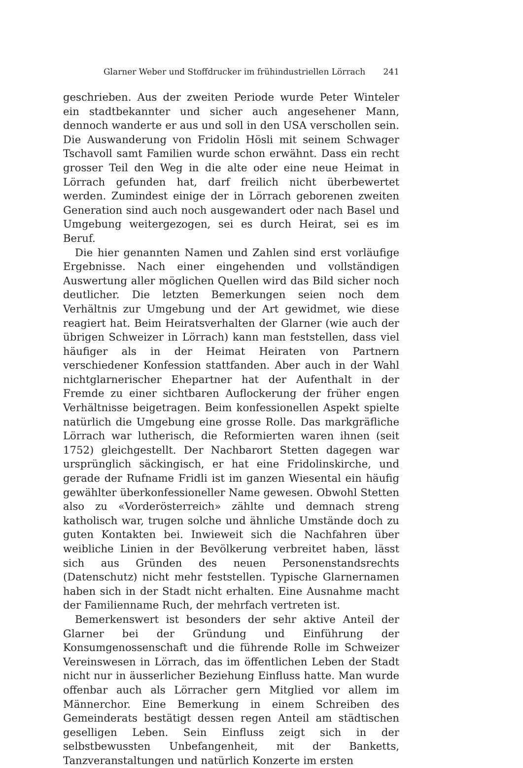Glarner Weber und Stoffdrucker im frühindustriellen Lörrach 241
geschrieben. Aus der zweiten Periode wurde Peter Winteler ein stadtbekannter und sicher auch angesehener Mann, dennoch wanderte er aus und soll in den USA verschollen sein. Die Auswanderung von Fridolin Hösli mit seinem Schwager Tschavoll samt Familien wurde schon erwähnt. Dass ein recht grosser Teil den Weg in die alte oder eine neue Heimat in Lörrach gefunden hat, darf freilich nicht überbewertet werden. Zumindest einige der in Lörrach geborenen zweiten Generation sind auch noch ausgewandert oder nach Basel und Umgebung weitergezogen, sei es durch Heirat, sei es im Beruf.
Die hier genannten Namen und Zahlen sind erst vorläufige Ergebnisse. Nach einer eingehenden und vollständigen Auswertung aller möglichen Quellen wird das Bild sicher noch deutlicher. Die letzten Bemerkungen seien noch dem Verhältnis zur Umgebung und der Art gewidmet, wie diese reagiert hat. Beim Heiratsverhalten der Glarner (wie auch der übrigen Schweizer in Lörrach) kann man feststellen, dass viel häufiger als in der Heimat Heiraten von Partnern verschiedener Konfession stattfanden. Aber auch in der Wahl nichtglarnerischer Ehepartner hat der Aufenthalt in der Fremde zu einer sichtbaren Auflockerung der früher engen Verhältnisse beigetragen. Beim konfessionellen Aspekt spielte natürlich die Umgebung eine grosse Rolle. Das markgräfliche Lörrach war lutherisch, die Reformierten waren ihnen (seit 1752) gleichgestellt. Der Nachbarort Stetten dagegen war ursprünglich säckingisch, er hat eine Fridolinskirche, und gerade der Rufname Fridli ist im ganzen Wiesental ein häufig gewählter überkonfessioneller Name gewesen. Obwohl Stetten also zu «Vorderösterreich» zählte und demnach streng katholisch war, trugen solche und ähnliche Umstände doch zu guten Kontakten bei. Inwieweit sich die Nachfahren über weibliche Linien in der Bevölkerung verbreitet haben, lässt sich aus Gründen des neuen Personenstandsrechts (Datenschutz) nicht mehr feststellen. Typische Glarnernamen haben sich in der Stadt nicht erhalten. Eine Ausnahme macht der Familienname Ruch, der mehrfach vertreten ist.
Bemerkenswert ist besonders der sehr aktive Anteil der Glarner bei der Gründung und Einführung der Konsumgenossenschaft und die führende Rolle im Schweizer Vereinswesen in Lörrach, das im öffentlichen Leben der Stadt nicht nur in äusserlicher Beziehung Einfluss hatte. Man wurde offenbar auch als Lörracher gern Mitglied vor allem im Männerchor. Eine Bemerkung in einem Schreiben des Gemeinderats bestätigt dessen regen Anteil am städtischen geselligen Leben. Sein Einfluss zeigt sich in der selbstbewussten Unbefangenheit, mit der Banketts, Tanzveranstaltungen und natürlich Konzerte im ersten